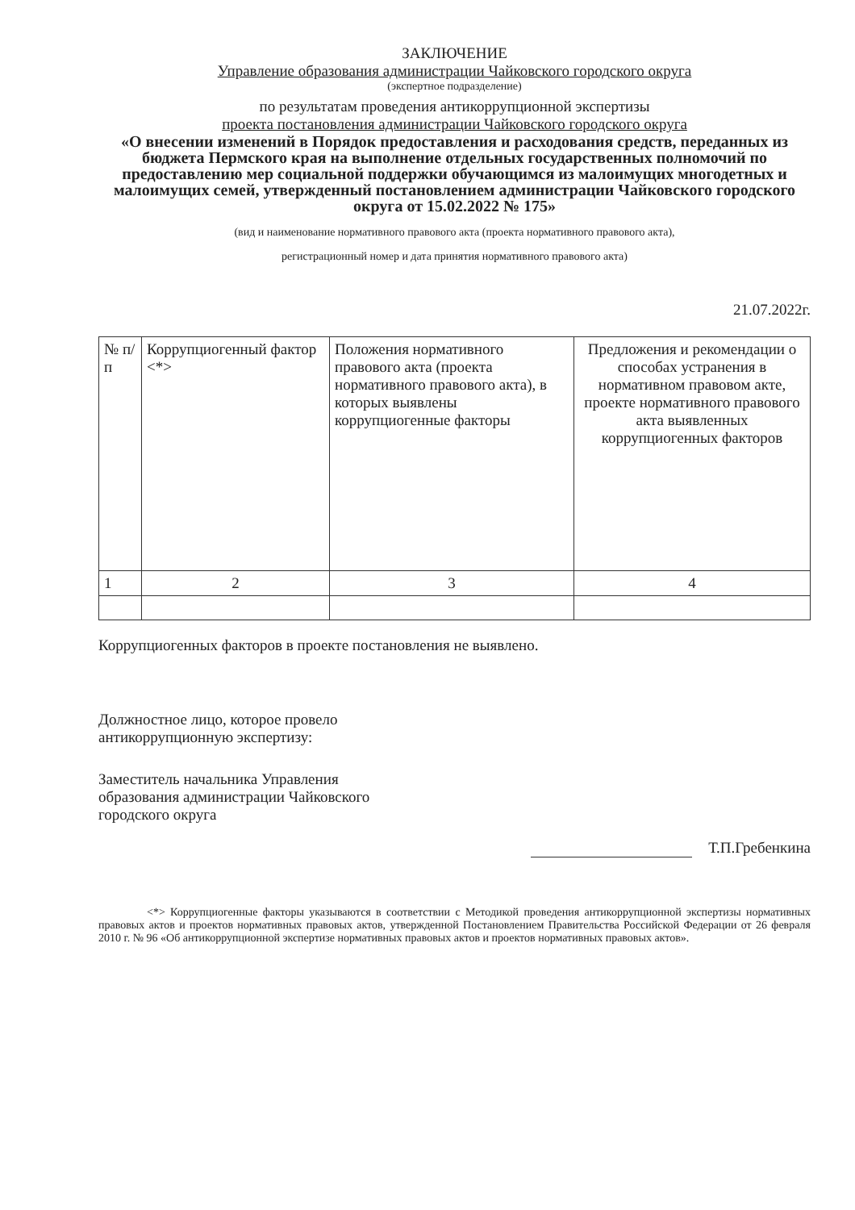ЗАКЛЮЧЕНИЕ
Управление образования администрации Чайковского городского округа
(экспертное подразделение)
по результатам проведения антикоррупционной экспертизы
проекта постановления администрации Чайковского городского округа
«О внесении изменений в Порядок предоставления и расходования средств, переданных из бюджета Пермского края на выполнение отдельных государственных полномочий по предоставлению мер социальной поддержки обучающимся из малоимущих многодетных и малоимущих семей, утвержденный постановлением администрации Чайковского городского округа от 15.02.2022 № 175»
(вид и наименование нормативного правового акта (проекта нормативного правового акта),
регистрационный номер и дата принятия нормативного правового акта)
21.07.2022г.
| № п/п | Коррупциогенный фактор <*> | Положения нормативного правового акта (проекта нормативного правового акта), в которых выявлены коррупциогенные факторы | Предложения и рекомендации о способах устранения в нормативном правовом акте, проекте нормативного правового акта выявленных коррупциогенных факторов |
| --- | --- | --- | --- |
| 1 | 2 | 3 | 4 |
Коррупциогенных факторов в проекте постановления не выявлено.
Должностное лицо, которое провело
антикоррупционную экспертизу:
Заместитель начальника Управления
образования администрации Чайковского
городского округа
Т.П.Гребенкина
<*> Коррупциогенные факторы указываются в соответствии с Методикой проведения антикоррупционной экспертизы нормативных правовых актов и проектов нормативных правовых актов, утвержденной Постановлением Правительства Российской Федерации от 26 февраля 2010 г. № 96 «Об антикоррупционной экспертизе нормативных правовых актов и проектов нормативных правовых актов».